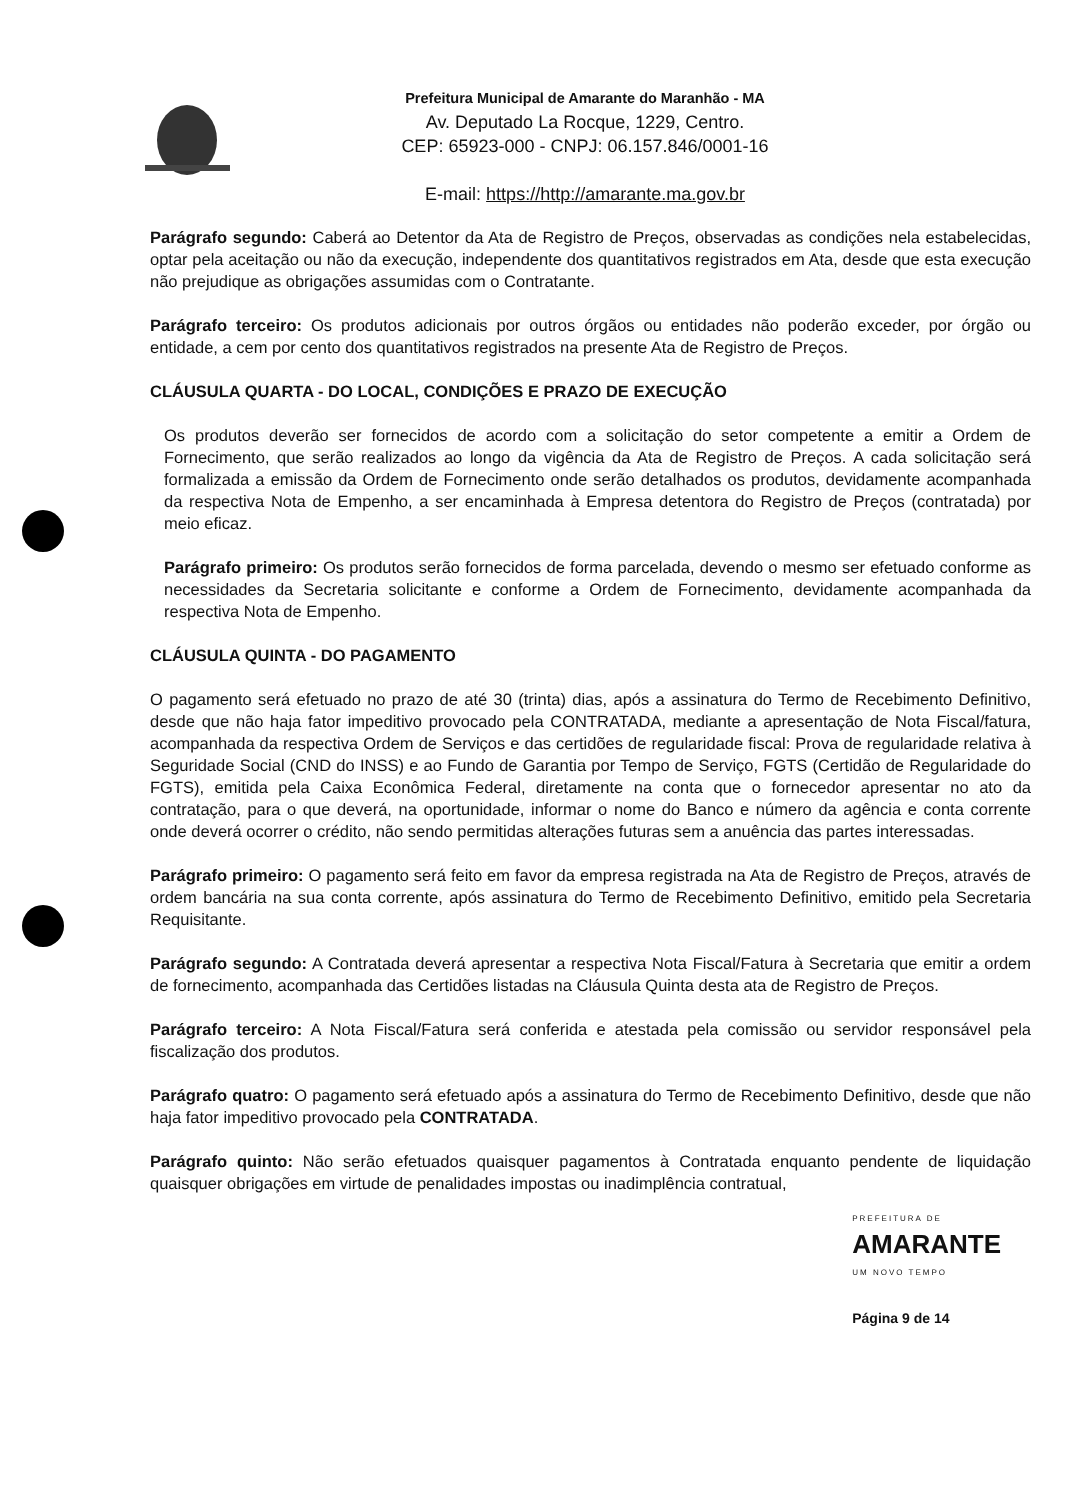Prefeitura Municipal de Amarante do Maranhão - MA
Av. Deputado La Rocque, 1229, Centro.
CEP: 65923-000 - CNPJ: 06.157.846/0001-16
E-mail: https://http://amarante.ma.gov.br
Parágrafo segundo: Caberá ao Detentor da Ata de Registro de Preços, observadas as condições nela estabelecidas, optar pela aceitação ou não da execução, independente dos quantitativos registrados em Ata, desde que esta execução não prejudique as obrigações assumidas com o Contratante.
Parágrafo terceiro: Os produtos adicionais por outros órgãos ou entidades não poderão exceder, por órgão ou entidade, a cem por cento dos quantitativos registrados na presente Ata de Registro de Preços.
CLÁUSULA QUARTA - DO LOCAL, CONDIÇÕES E PRAZO DE EXECUÇÃO
Os produtos deverão ser fornecidos de acordo com a solicitação do setor competente a emitir a Ordem de Fornecimento, que serão realizados ao longo da vigência da Ata de Registro de Preços. A cada solicitação será formalizada a emissão da Ordem de Fornecimento onde serão detalhados os produtos, devidamente acompanhada da respectiva Nota de Empenho, a ser encaminhada à Empresa detentora do Registro de Preços (contratada) por meio eficaz.
Parágrafo primeiro: Os produtos serão fornecidos de forma parcelada, devendo o mesmo ser efetuado conforme as necessidades da Secretaria solicitante e conforme a Ordem de Fornecimento, devidamente acompanhada da respectiva Nota de Empenho.
CLÁUSULA QUINTA - DO PAGAMENTO
O pagamento será efetuado no prazo de até 30 (trinta) dias, após a assinatura do Termo de Recebimento Definitivo, desde que não haja fator impeditivo provocado pela CONTRATADA, mediante a apresentação de Nota Fiscal/fatura, acompanhada da respectiva Ordem de Serviços e das certidões de regularidade fiscal: Prova de regularidade relativa à Seguridade Social (CND do INSS) e ao Fundo de Garantia por Tempo de Serviço, FGTS (Certidão de Regularidade do FGTS), emitida pela Caixa Econômica Federal, diretamente na conta que o fornecedor apresentar no ato da contratação, para o que deverá, na oportunidade, informar o nome do Banco e número da agência e conta corrente onde deverá ocorrer o crédito, não sendo permitidas alterações futuras sem a anuência das partes interessadas.
Parágrafo primeiro: O pagamento será feito em favor da empresa registrada na Ata de Registro de Preços, através de ordem bancária na sua conta corrente, após assinatura do Termo de Recebimento Definitivo, emitido pela Secretaria Requisitante.
Parágrafo segundo: A Contratada deverá apresentar a respectiva Nota Fiscal/Fatura à Secretaria que emitir a ordem de fornecimento, acompanhada das Certidões listadas na Cláusula Quinta desta ata de Registro de Preços.
Parágrafo terceiro: A Nota Fiscal/Fatura será conferida e atestada pela comissão ou servidor responsável pela fiscalização dos produtos.
Parágrafo quatro: O pagamento será efetuado após a assinatura do Termo de Recebimento Definitivo, desde que não haja fator impeditivo provocado pela CONTRATADA.
Parágrafo quinto: Não serão efetuados quaisquer pagamentos à Contratada enquanto pendente de liquidação quaisquer obrigações em virtude de penalidades impostas ou inadimplência contratual,
PREFEITURA DE
AMARANTE
UM NOVO TEMPO
Página 9 de 14